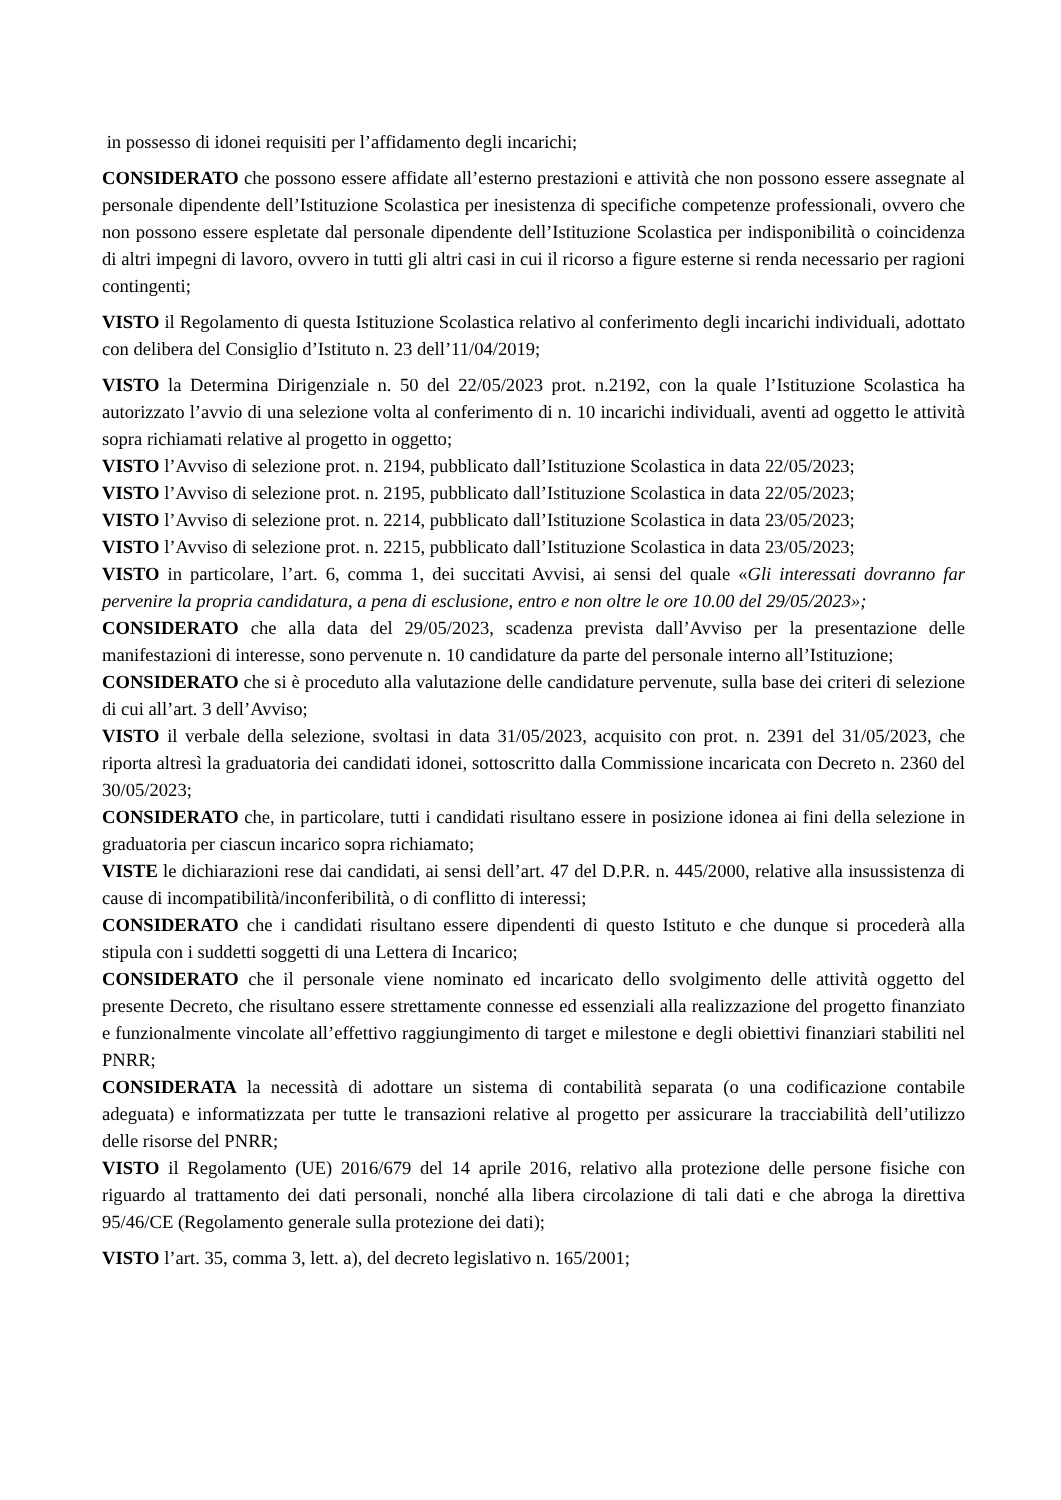in possesso di idonei requisiti per l’affidamento degli incarichi;
CONSIDERATO che possono essere affidate all’esterno prestazioni e attività che non possono essere assegnate al personale dipendente dell’Istituzione Scolastica per inesistenza di specifiche competenze professionali, ovvero che non possono essere espletate dal personale dipendente dell’Istituzione Scolastica per indisponibilità o coincidenza di altri impegni di lavoro, ovvero in tutti gli altri casi in cui il ricorso a figure esterne si renda necessario per ragioni contingenti;
VISTO il Regolamento di questa Istituzione Scolastica relativo al conferimento degli incarichi individuali, adottato con delibera del Consiglio d’Istituto n. 23 dell’11/04/2019;
VISTO la Determina Dirigenziale n. 50 del 22/05/2023 prot. n.2192, con la quale l’Istituzione Scolastica ha autorizzato l’avvio di una selezione volta al conferimento di n. 10 incarichi individuali, aventi ad oggetto le attività sopra richiamati relative al progetto in oggetto;
VISTO l’Avviso di selezione prot. n. 2194, pubblicato dall’Istituzione Scolastica in data 22/05/2023;
VISTO l’Avviso di selezione prot. n. 2195, pubblicato dall’Istituzione Scolastica in data 22/05/2023;
VISTO l’Avviso di selezione prot. n. 2214, pubblicato dall’Istituzione Scolastica in data 23/05/2023;
VISTO l’Avviso di selezione prot. n. 2215, pubblicato dall’Istituzione Scolastica in data 23/05/2023;
VISTO in particolare, l’art. 6, comma 1, dei succitati Avvisi, ai sensi del quale «Gli interessati dovranno far pervenire la propria candidatura, a pena di esclusione, entro e non oltre le ore 10.00 del 29/05/2023»;
CONSIDERATO che alla data del 29/05/2023, scadenza prevista dall’Avviso per la presentazione delle manifestazioni di interesse, sono pervenute n. 10 candidature da parte del personale interno all’Istituzione;
CONSIDERATO che si è proceduto alla valutazione delle candidature pervenute, sulla base dei criteri di selezione di cui all’art. 3 dell’Avviso;
VISTO il verbale della selezione, svoltasi in data 31/05/2023, acquisito con prot. n. 2391 del 31/05/2023, che riporta altresì la graduatoria dei candidati idonei, sottoscritto dalla Commissione incaricata con Decreto n. 2360 del 30/05/2023;
CONSIDERATO che, in particolare, tutti i candidati risultano essere in posizione idonea ai fini della selezione in graduatoria per ciascun incarico sopra richiamato;
VISTE le dichiarazioni rese dai candidati, ai sensi dell’art. 47 del D.P.R. n. 445/2000, relative alla insussistenza di cause di incompatibilità/inconferibilità, o di conflitto di interessi;
CONSIDERATO che i candidati risultano essere dipendenti di questo Istituto e che dunque si procederà alla stipula con i suddetti soggetti di una Lettera di Incarico;
CONSIDERATO che il personale viene nominato ed incaricato dello svolgimento delle attività oggetto del presente Decreto, che risultano essere strettamente connesse ed essenziali alla realizzazione del progetto finanziato e funzionalmente vincolate all’effettivo raggiungimento di target e milestone e degli obiettivi finanziari stabiliti nel PNRR;
CONSIDERATA la necessità di adottare un sistema di contabilità separata (o una codificazione contabile adeguata) e informatizzata per tutte le transazioni relative al progetto per assicurare la tracciabilità dell’utilizzo delle risorse del PNRR;
VISTO il Regolamento (UE) 2016/679 del 14 aprile 2016, relativo alla protezione delle persone fisiche con riguardo al trattamento dei dati personali, nonché alla libera circolazione di tali dati e che abroga la direttiva 95/46/CE (Regolamento generale sulla protezione dei dati);
VISTO l’art. 35, comma 3, lett. a), del decreto legislativo n. 165/2001;